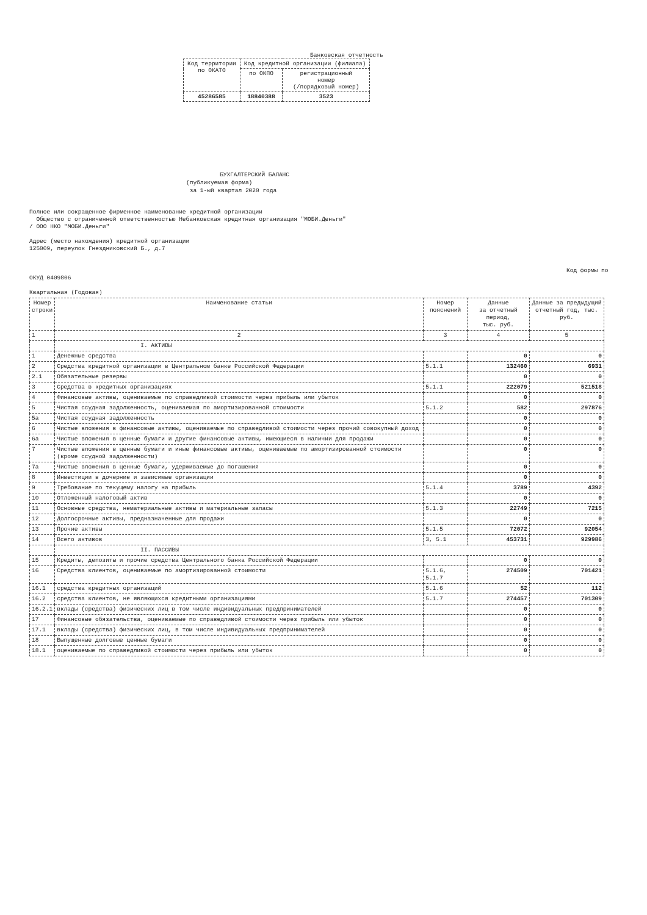Банковская отчетность
| Код территории по ОКАТО | Код кредитной организации (филиала) | |
| | по ОКПО | регистрационный номер (/порядковый номер) |
| 45286585 | 18840388 | 3523 |
БУХГАЛТЕРСКИЙ БАЛАНС
(публикуемая форма)
за 1-ый квартал 2020 года
Полное или сокращенное фирменное наименование кредитной организации
Общество с ограниченной ответственностью Небанковская кредитная организация "МОБИ.Деньги"
/ ООО НКО "МОБИ.Деньги"
Адрес (место нахождения) кредитной организации
125009, переулок Гнездниковский Б., д.7
Код формы по
ОКУД 0409806
Квартальная (Годовая)
| Номер строки | Наименование статьи | Номер пояснений | Данные за отчетный период, тыс. руб. | Данные за предыдущий отчетный год, тыс. руб. |
| --- | --- | --- | --- | --- |
| 1 | 2 | 3 | 4 | 5 |
| | I. АКТИВЫ | | | |
| 1 | Денежные средства | | 0 | 0 |
| 2 | Средства кредитной организации в Центральном банке Российской Федерации | 5.1.1 | 132460 | 6931 |
| 2.1 | Обязательные резервы | | 0 | 0 |
| 3 | Средства в кредитных организациях | 5.1.1 | 222079 | 521518 |
| 4 | Финансовые активы, оцениваемые по справедливой стоимости через прибыль или убыток | | 0 | 0 |
| 5 | Чистая ссудная задолженность, оцениваемая по амортизированной стоимости | 5.1.2 | 582 | 297876 |
| 5а | Чистая ссудная задолженность | | 0 | 0 |
| 6 | Чистые вложения в финансовые активы, оцениваемые по справедливой стоимости через прочий совокупный доход | | 0 | 0 |
| 6а | Чистые вложения в ценные бумаги и другие финансовые активы, имеющиеся в наличии для продажи | | 0 | 0 |
| 7 | Чистые вложения в ценные бумаги и иные финансовые активы, оцениваемые по амортизированной стоимости (кроме ссудной задолженности) | | 0 | 0 |
| 7а | Чистые вложения в ценные бумаги, удерживаемые до погашения | | 0 | 0 |
| 8 | Инвестиции в дочерние и зависимые организации | | 0 | 0 |
| 9 | Требование по текущему налогу на прибыль | 5.1.4 | 3789 | 4392 |
| 10 | Отложенный налоговый актив | | 0 | 0 |
| 11 | Основные средства, нематериальные активы и материальные запасы | 5.1.3 | 22749 | 7215 |
| 12 | Долгосрочные активы, предназначенные для продажи | | 0 | 0 |
| 13 | Прочие активы | 5.1.5 | 72072 | 92054 |
| 14 | Всего активов | 3, 5.1 | 453731 | 929986 |
| | II. ПАССИВЫ | | | |
| 15 | Кредиты, депозиты и прочие средства Центрального банка Российской Федерации | | 0 | 0 |
| 16 | Средства клиентов, оцениваемые по амортизированной стоимости | 5.1.6, 5.1.7 | 274509 | 701421 |
| 16.1 | средства кредитных организаций | 5.1.6 | 52 | 112 |
| 16.2 | средства клиентов, не являющихся кредитными организациями | 5.1.7 | 274457 | 701309 |
| 16.2.1 | вклады (средства) физических лиц в том числе индивидуальных предпринимателей | | 0 | 0 |
| 17 | Финансовые обязательства, оцениваемые по справедливой стоимости через прибыль или убыток | | 0 | 0 |
| 17.1 | вклады (средства) физических лиц, в том числе индивидуальных предпринимателей | | 0 | 0 |
| 18 | Выпущенные долговые ценные бумаги | | 0 | 0 |
| 18.1 | оцениваемые по справедливой стоимости через прибыль или убыток | | 0 | 0 |